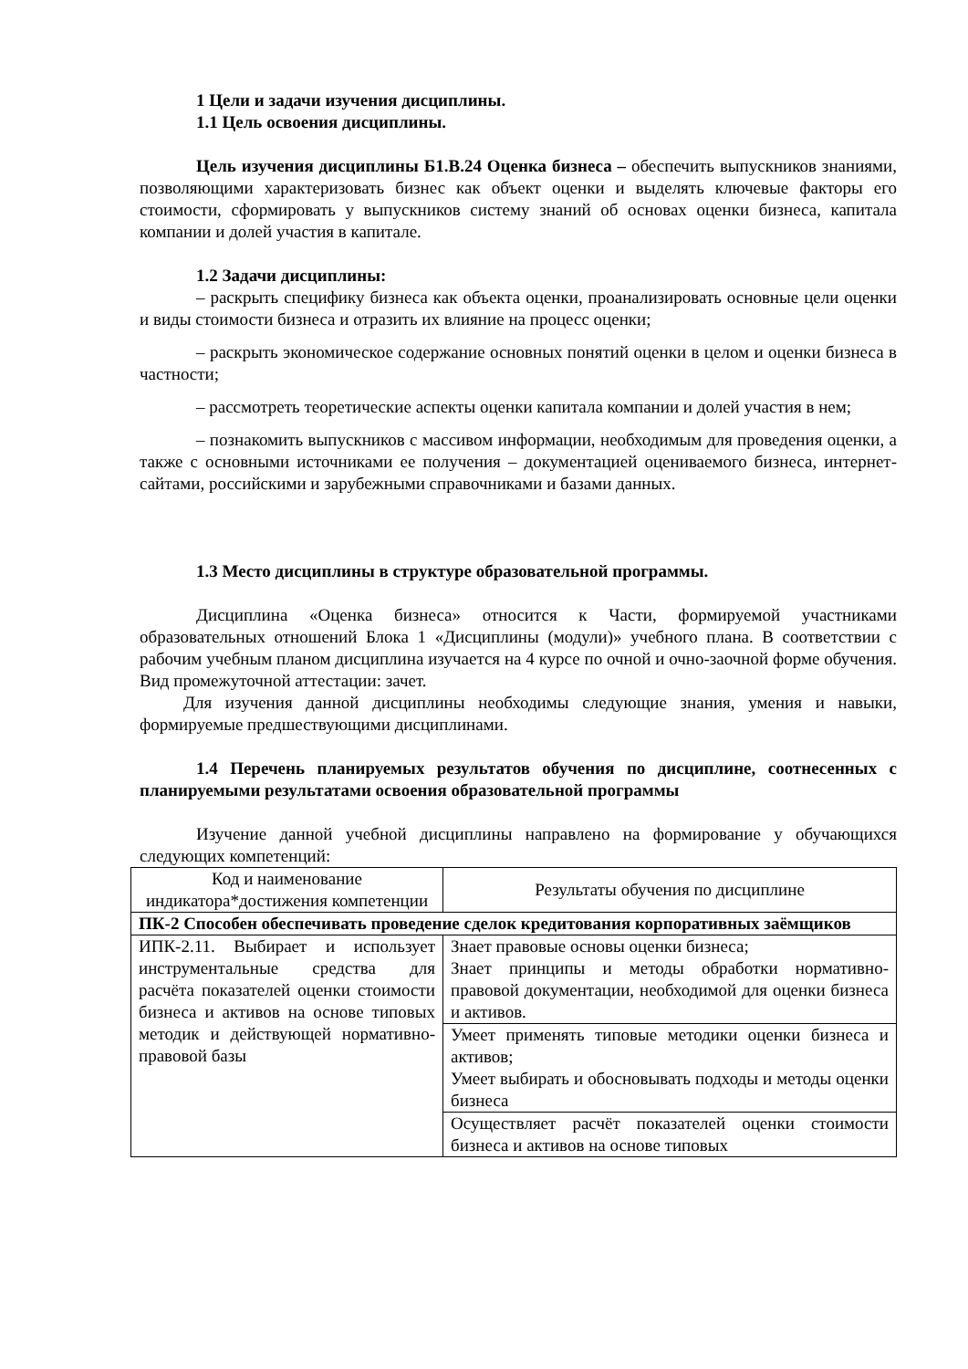1 Цели и задачи изучения дисциплины.
1.1 Цель освоения дисциплины.
Цель изучения дисциплины Б1.В.24 Оценка бизнеса – обеспечить выпускников знаниями, позволяющими характеризовать бизнес как объект оценки и выделять ключевые факторы его стоимости, сформировать у выпускников систему знаний об основах оценки бизнеса, капитала компании и долей участия в капитале.
1.2 Задачи дисциплины:
– раскрыть специфику бизнеса как объекта оценки, проанализировать основные цели оценки и виды стоимости бизнеса и отразить их влияние на процесс оценки;
– раскрыть экономическое содержание основных понятий оценки в целом и оценки бизнеса в частности;
– рассмотреть теоретические аспекты оценки капитала компании и долей участия в нем;
– познакомить выпускников с массивом информации, необходимым для проведения оценки, а также с основными источниками ее получения – документацией оцениваемого бизнеса, интернет-сайтами, российскими и зарубежными справочниками и базами данных.
1.3 Место дисциплины в структуре образовательной программы.
Дисциплина «Оценка бизнеса» относится к Части, формируемой участниками образовательных отношений Блока 1 «Дисциплины (модули)» учебного плана. В соответствии с рабочим учебным планом дисциплина изучается на 4 курсе по очной и очно-заочной форме обучения. Вид промежуточной аттестации: зачет.
Для изучения данной дисциплины необходимы следующие знания, умения и навыки, формируемые предшествующими дисциплинами.
1.4 Перечень планируемых результатов обучения по дисциплине, соотнесенных с планируемыми результатами освоения образовательной программы
Изучение данной учебной дисциплины направлено на формирование у обучающихся следующих компетенций:
| Код и наименование индикатора*достижения компетенции | Результаты обучения по дисциплине |
| ПК-2 Способен обеспечивать проведение сделок кредитования корпоративных заёмщиков | |
| ИПК-2.11. Выбирает и использует инструментальные средства для расчёта показателей оценки стоимости бизнеса и активов на основе типовых методик и действующей нормативно-правовой базы | Знает правовые основы оценки бизнеса; Знает принципы и методы обработки нормативно-правовой документации, необходимой для оценки бизнеса и активов. |
| | Умеет применять типовые методики оценки бизнеса и активов; Умеет выбирать и обосновывать подходы и методы оценки бизнеса |
| | Осуществляет расчёт показателей оценки стоимости бизнеса и активов на основе типовых |